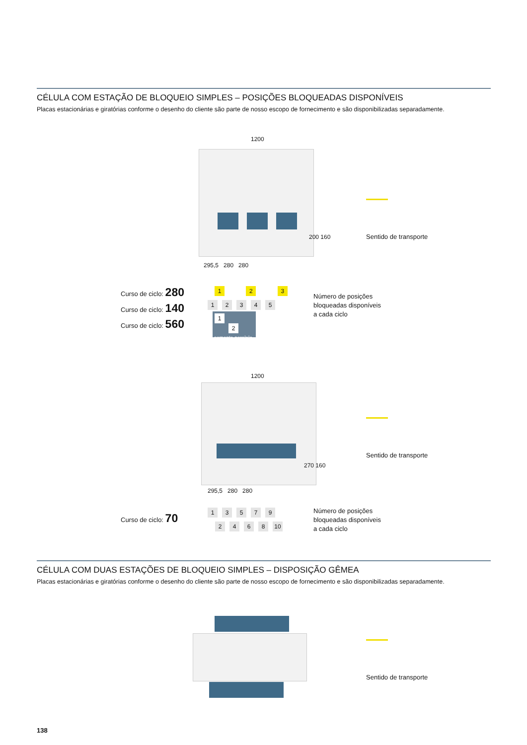CÉLULA COM ESTAÇÃO DE BLOQUEIO SIMPLES – POSIÇÕES BLOQUEADAS DISPONÍVEIS
Placas estacionárias e giratórias conforme o desenho do cliente são parte de nosso escopo de fornecimento e são disponibilizadas separadamente.
1200
295,5 280 280
200 160
Sentido de transporte
Curso de ciclo: 280
Curso de ciclo: 140
Curso de ciclo: 560
1 2 3
12345
1 2
somente paralelo
Número de posições
bloqueadas disponíveis
a cada ciclo
1200
295,5 280 280
270 160
Sentido de transporte
Curso de ciclo: 70 13579
2468 10
Número de posições
bloqueadas disponíveis
a cada ciclo
CÉLULA COM DUAS ESTAÇÕES DE BLOQUEIO SIMPLES – DISPOSIÇÃO GÊMEA
Placas estacionárias e giratórias conforme o desenho do cliente são parte de nosso escopo de fornecimento e são disponibilizadas separadamente.
Sentido de transporte
138